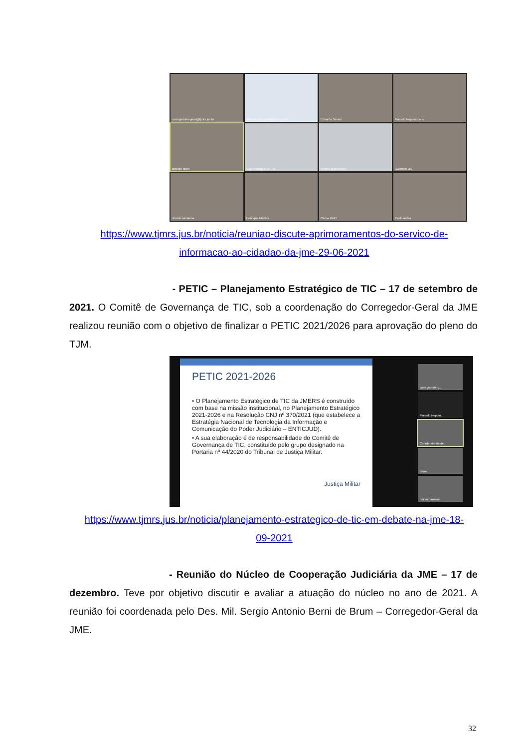corregedoria-geral@tjmrs.jus.br
sala-direcao-geral@tjmrs.jus.br
Eduardo Severo
Marcelo Nepomuceno
antonio-brum
Coordenadoria de TIC
herbert schonhofen
Gabinete DG
ricardo santanna
Henrique Martins
Carlos Kettz
Paulo rocha
https://www.tjmrs.jus.br/noticia/reuniao-discute-aprimoramentos-do-servico-de-
informacao-ao-cidadao-da-jme-29-06-2021
- PETIC – Planejamento Estratégico de TIC – 17 de setembro de 2021. O Comitê de Governança de TIC, sob a coordenação do Corregedor-Geral da JME realizou reunião com o objetivo de finalizar o PETIC 2021/2026 para aprovação do pleno do TJM.
PETIC 2021-2026
• O Planejamento Estratégico de TIC da JMERS é construído com base na missão institucional, no Planejamento Estratégico 2021-2026 e na Resolução CNJ nº 370/2021 (que estabelece a Estratégia Nacional de Tecnologia da Informação e Comunicação do Poder Judiciário – ENTICJUD).
• A sua elaboração é de responsabilidade do Comitê de Governança de TIC, constituído pelo grupo designado na Portaria nº 44/2020 do Tribunal de Justiça Militar.
Justiça Militar
corregedoria-g...
Marcelo Nepom...
Coordenadoria de...
brum
heinrich-marmi...
https://www.tjmrs.jus.br/noticia/planejamento-estrategico-de-tic-em-debate-na-jme-18-
09-2021
- Reunião do Núcleo de Cooperação Judiciária da JME – 17 de dezembro. Teve por objetivo discutir e avaliar a atuação do núcleo no ano de 2021. A reunião foi coordenada pelo Des. Mil. Sergio Antonio Berni de Brum – Corregedor-Geral da JME.
32